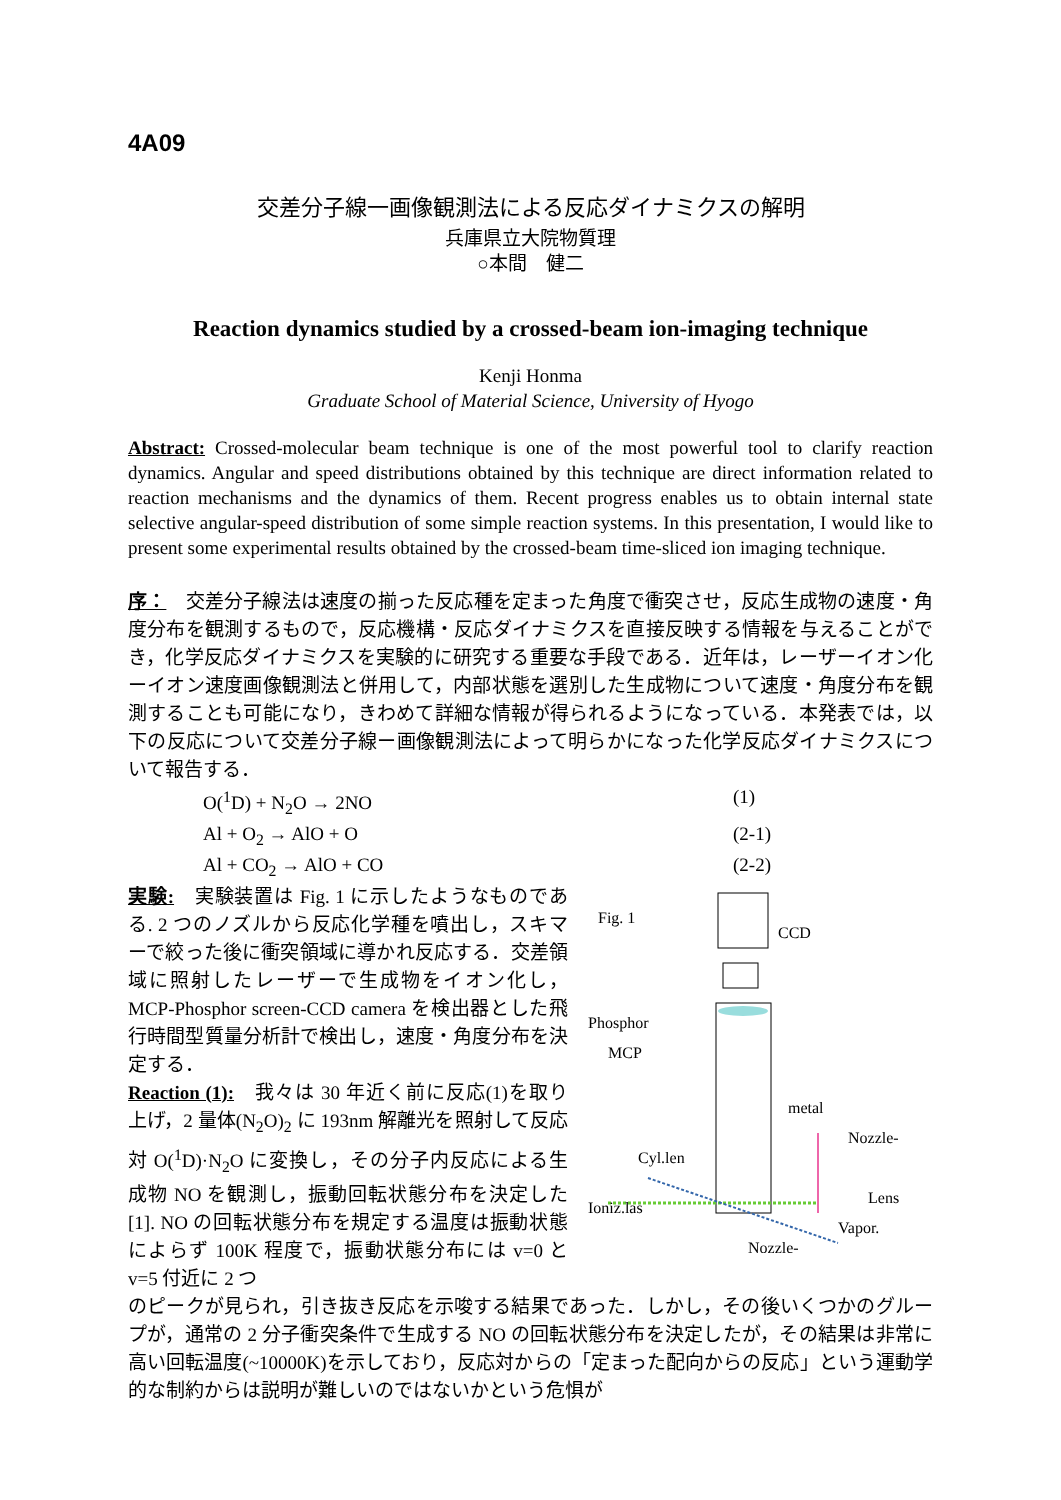4A09
交差分子線一画像観測法による反応ダイナミクスの解明
兵庫県立大院物質理
○本間　健二
Reaction dynamics studied by a crossed-beam ion-imaging technique
Kenji Honma
Graduate School of Material Science, University of Hyogo
Abstract: Crossed-molecular beam technique is one of the most powerful tool to clarify reaction dynamics. Angular and speed distributions obtained by this technique are direct information related to reaction mechanisms and the dynamics of them. Recent progress enables us to obtain internal state selective angular-speed distribution of some simple reaction systems. In this presentation, I would like to present some experimental results obtained by the crossed-beam time-sliced ion imaging technique.
序：　交差分子線法は速度の揃った反応種を定まった角度で衝突させ，反応生成物の速度・角度分布を観測するもので，反応機構・反応ダイナミクスを直接反映する情報を与えることができ，化学反応ダイナミクスを実験的に研究する重要な手段である．近年は，レーザーイオン化ーイオン速度画像観測法と併用して，内部状態を選別した生成物について速度・角度分布を観測することも可能になり，きわめて詳細な情報が得られるようになっている．本発表では，以下の反応について交差分子線ー画像観測法によって明らかになった化学反応ダイナミクスについて報告する．
O(<sup>1</sup>D) + N<sub>2</sub>O → 2NO (1)
Al + O<sub>2</sub> → AlO + O (2-1)
Al + CO<sub>2</sub> → AlO + CO (2-2)
実験:　実験装置は Fig. 1 に示したようなものである. 2 つのノズルから反応化学種を噴出し，スキマーで絞った後に衝突領域に導かれ反応する．交差領域に照射したレーザーで生成物をイオン化し，MCP-Phosphor screen-CCD camera を検出器とした飛行時間型質量分析計で検出し，速度・角度分布を決定する．
Reaction (1):　我々は 30 年近く前に反応(1)を取り上げ，2 量体(N<sub>2</sub>O)<sub>2</sub> に 193nm 解離光を照射して反応対 O(<sup>1</sup>D)·N<sub>2</sub>O に変換し，その分子内反応による生成物 NO を観測し，振動回転状態分布を決定した[1]. NO の回転状態分布を規定する温度は振動状態によらず 100K 程度で，振動状態分布には v=0 と v=5 付近に 2 つ
Fig. 1
CCD
Phosphor
MCP
metal
Nozzle-
Cyl.len
Lens
Ioniz.las
Vapor.
Nozzle-
のピークが見られ，引き抜き反応を示唆する結果であった．しかし，その後いくつかのグループが，通常の 2 分子衝突条件で生成する NO の回転状態分布を決定したが，その結果は非常に高い回転温度(~10000K)を示しており，反応対からの「定まった配向からの反応」という運動学的な制約からは説明が難しいのではないかという危惧が